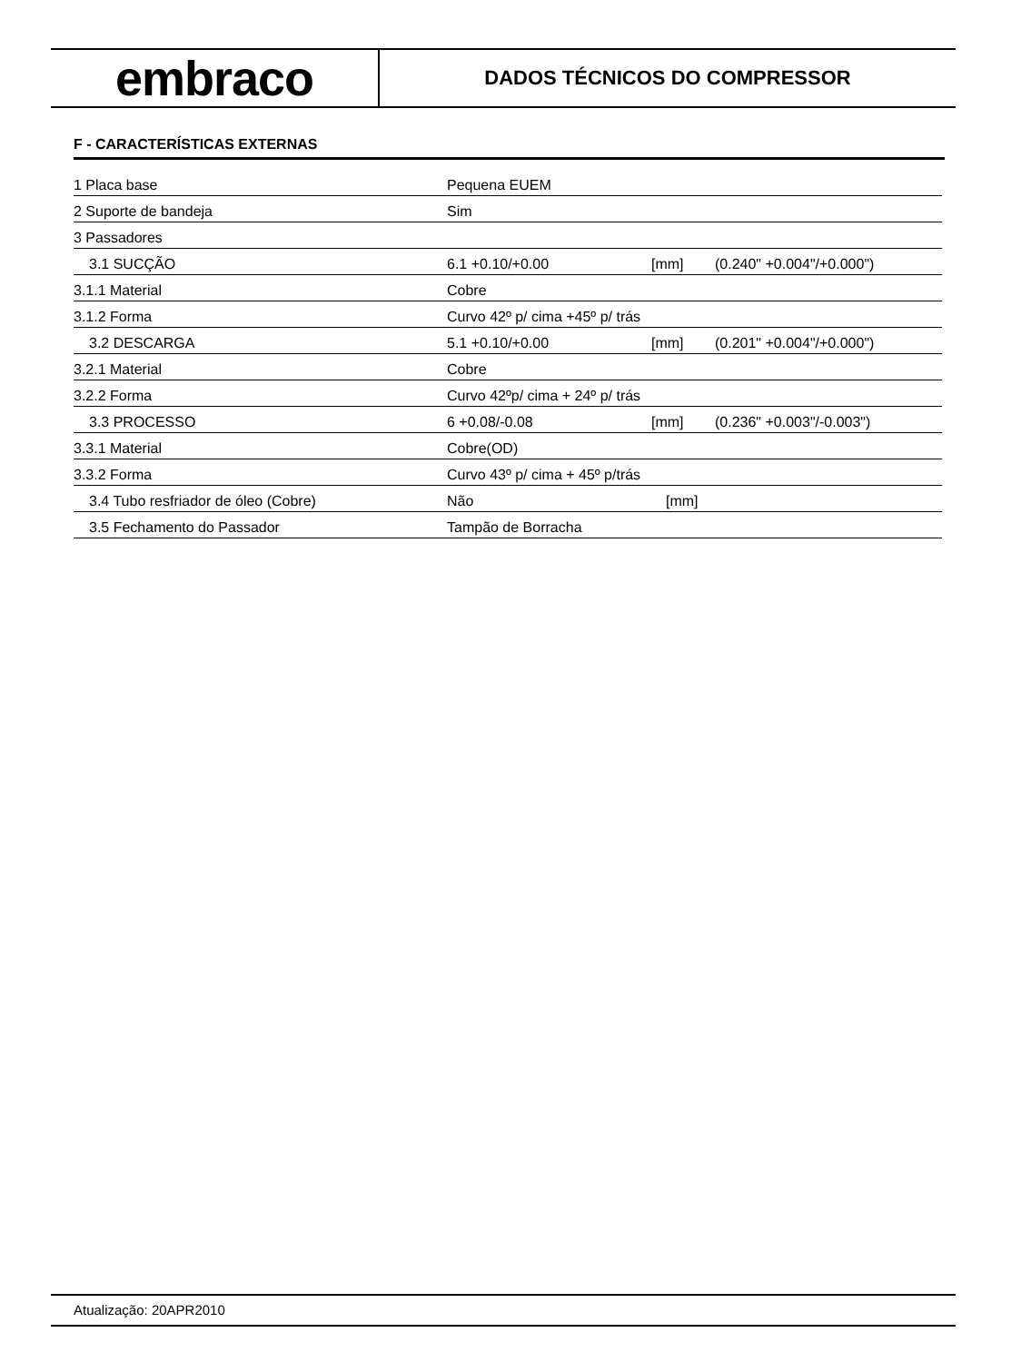embraco
DADOS TÉCNICOS DO COMPRESSOR
F - CARACTERÍSTICAS EXTERNAS
| 1 Placa base | Pequena EUEM | | |
| 2 Suporte de bandeja | Sim | | |
| 3 Passadores | | | |
| 3.1 SUCÇÃO | 6.1 +0.10/+0.00 | [mm] | (0.240" +0.004"/+0.000") |
| 3.1.1 Material | Cobre | | |
| 3.1.2 Forma | Curvo 42º p/ cima +45º p/ trás | | |
| 3.2 DESCARGA | 5.1 +0.10/+0.00 | [mm] | (0.201" +0.004"/+0.000") |
| 3.2.1 Material | Cobre | | |
| 3.2.2 Forma | Curvo 42ºp/ cima + 24º p/ trás | | |
| 3.3 PROCESSO | 6 +0.08/-0.08 | [mm] | (0.236" +0.003"/-0.003") |
| 3.3.1 Material | Cobre(OD) | | |
| 3.3.2 Forma | Curvo 43º p/ cima + 45º p/trás | | |
| 3.4 Tubo resfriador de óleo (Cobre) | Não | [mm] | |
| 3.5 Fechamento do Passador | Tampão de Borracha | | |
Atualização: 20APR2010